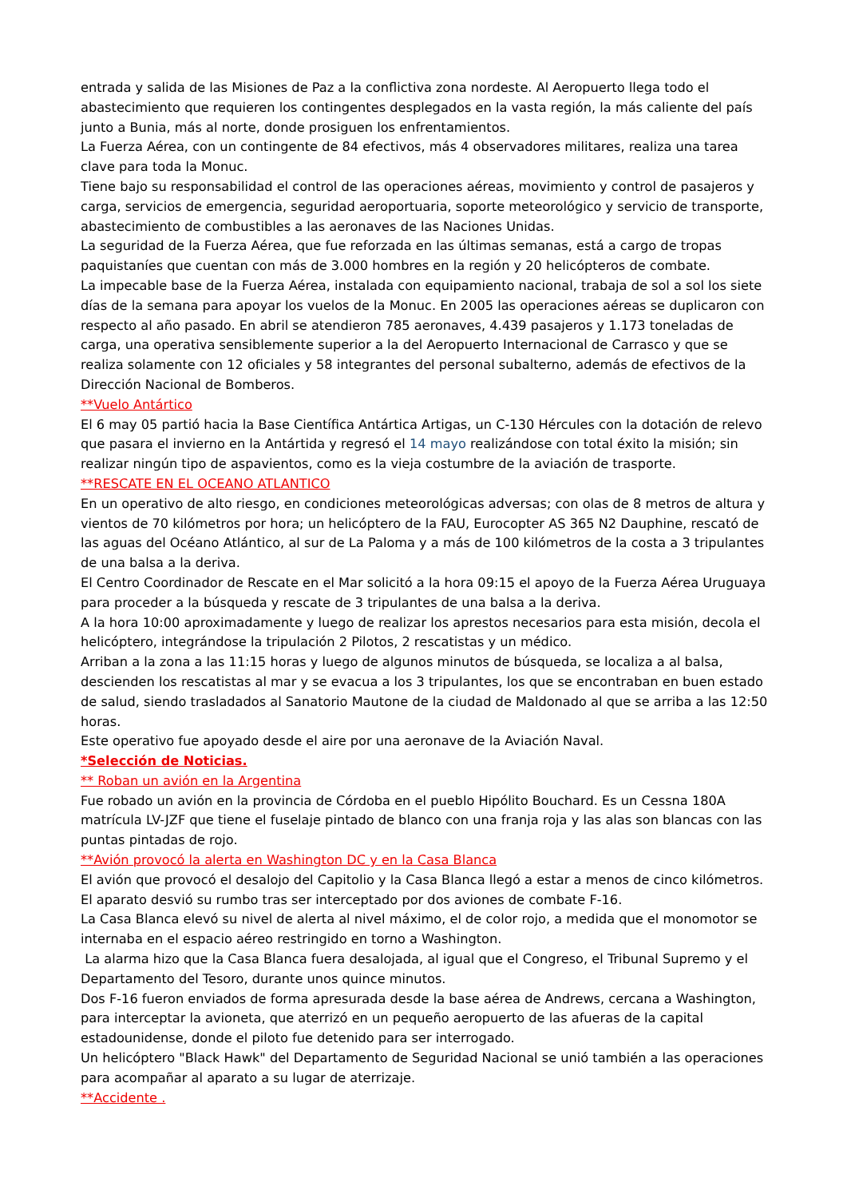entrada y salida de las Misiones de Paz a la conflictiva zona nordeste. Al Aeropuerto llega todo el abastecimiento que requieren los contingentes desplegados en la vasta región, la más caliente del país junto a Bunia, más al norte, donde prosiguen los enfrentamientos.
La Fuerza Aérea, con un contingente de 84 efectivos, más 4 observadores militares, realiza una tarea clave para toda la Monuc.
Tiene bajo su responsabilidad el control de las operaciones aéreas, movimiento y control de pasajeros y carga, servicios de emergencia, seguridad aeroportuaria, soporte meteorológico y servicio de transporte, abastecimiento de combustibles a las aeronaves de las Naciones Unidas.
La seguridad de la Fuerza Aérea, que fue reforzada en las últimas semanas, está a cargo de tropas paquistaníes que cuentan con más de 3.000 hombres en la región y 20 helicópteros de combate.
La impecable base de la Fuerza Aérea, instalada con equipamiento nacional, trabaja de sol a sol los siete días de la semana para apoyar los vuelos de la Monuc. En 2005 las operaciones aéreas se duplicaron con respecto al año pasado. En abril se atendieron 785 aeronaves, 4.439 pasajeros y 1.173 toneladas de carga, una operativa sensiblemente superior a la del Aeropuerto Internacional de Carrasco y que se realiza solamente con 12 oficiales y 58 integrantes del personal subalterno, además de efectivos de la Dirección Nacional de Bomberos.
**Vuelo Antártico
El 6 may 05 partió hacia la Base Científica Antártica Artigas, un C-130 Hércules con la dotación de relevo que pasara el invierno en la Antártida y regresó el 14 mayo realizándose con total éxito la misión; sin realizar ningún tipo de aspavientos, como es la vieja costumbre de la aviación de trasporte.
**RESCATE EN EL OCEANO ATLANTICO
En un operativo de alto riesgo, en condiciones meteorológicas adversas; con olas de 8 metros de altura y vientos de 70 kilómetros por hora; un helicóptero de la FAU, Eurocopter AS 365 N2 Dauphine, rescató de las aguas del Océano Atlántico, al sur de La Paloma y a más de 100 kilómetros de la costa a 3 tripulantes de una balsa a la deriva.
El Centro Coordinador de Rescate en el Mar solicitó a la hora 09:15 el apoyo de la Fuerza Aérea Uruguaya para proceder a la búsqueda y rescate de 3 tripulantes de una balsa a la deriva.
A la hora 10:00 aproximadamente y luego de realizar los aprestos necesarios para esta misión, decola el helicóptero, integrándose la tripulación 2 Pilotos, 2 rescatistas y un médico.
Arriban a la zona a las 11:15 horas y luego de algunos minutos de búsqueda, se localiza a al balsa, descienden los rescatistas al mar y se evacua a los 3 tripulantes, los que se encontraban en buen estado de salud, siendo trasladados al Sanatorio Mautone de la ciudad de Maldonado al que se arriba a las 12:50 horas.
Este operativo fue apoyado desde el aire por una aeronave de la Aviación Naval.
*Selección de Noticias.
** Roban un avión en la Argentina
Fue robado un avión en la provincia de Córdoba en el pueblo Hipólito Bouchard. Es un Cessna 180A matrícula LV-JZF que tiene el fuselaje pintado de blanco con una franja roja y las alas son blancas con las puntas pintadas de rojo.
**Avión provocó la alerta en Washington DC y en la Casa Blanca
El avión que provocó el desalojo del Capitolio y la Casa Blanca llegó a estar a menos de cinco kilómetros. El aparato desvió su rumbo tras ser interceptado por dos aviones de combate F-16.
La Casa Blanca elevó su nivel de alerta al nivel máximo, el de color rojo, a medida que el monomotor se internaba en el espacio aéreo restringido en torno a Washington.
La alarma hizo que la Casa Blanca fuera desalojada, al igual que el Congreso, el Tribunal Supremo y el Departamento del Tesoro, durante unos quince minutos.
Dos F-16 fueron enviados de forma apresurada desde la base aérea de Andrews, cercana a Washington, para interceptar la avioneta, que aterrizó en un pequeño aeropuerto de las afueras de la capital estadounidense, donde el piloto fue detenido para ser interrogado.
Un helicóptero "Black Hawk" del Departamento de Seguridad Nacional se unió también a las operaciones para acompañar al aparato a su lugar de aterrizaje.
**Accidente .